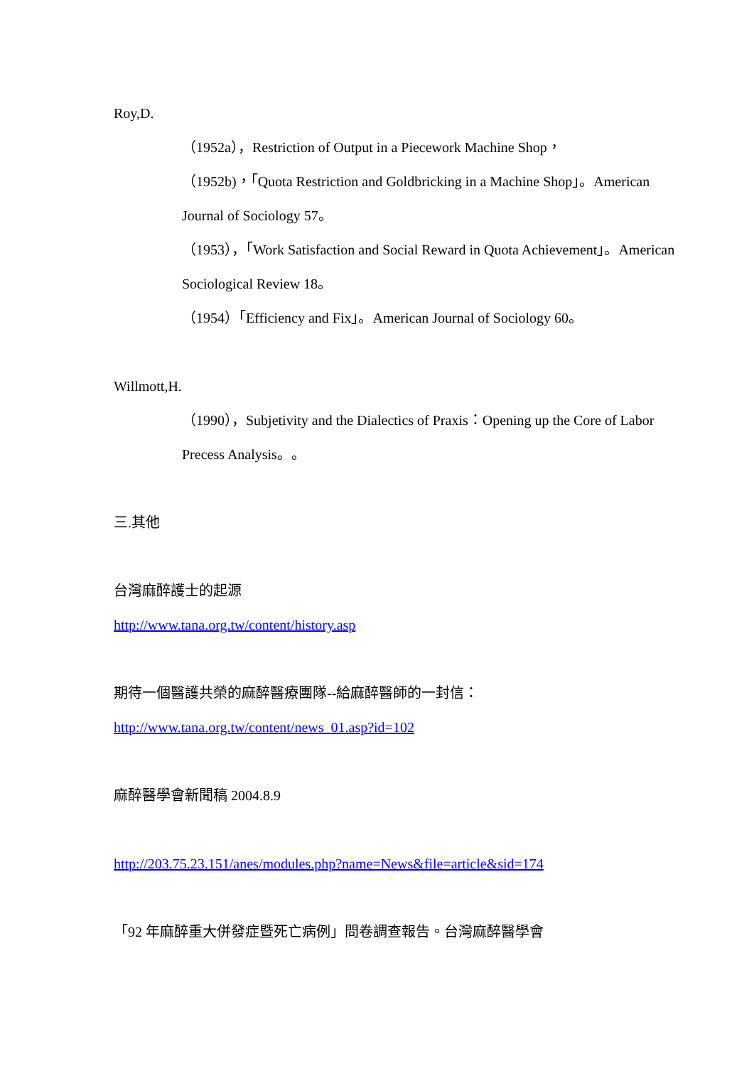Roy,D.
（1952a），Restriction of Output in a Piecework Machine Shop，
（1952b)，「Quota Restriction and Goldbricking in a Machine Shop」。American Journal of Sociology 57。
（1953），「Work Satisfaction and Social Reward in Quota Achievement」。American Sociological Review 18。
（1954）「Efficiency and Fix」。American Journal of Sociology 60。
Willmott,H.
（1990），Subjetivity and the Dialectics of Praxis：Opening up the Core of Labor Precess Analysis。。
三.其他
台灣麻醉護士的起源
http://www.tana.org.tw/content/history.asp
期待一個醫護共榮的麻醉醫療團隊--給麻醉醫師的一封信：
http://www.tana.org.tw/content/news_01.asp?id=102
麻醉醫學會新聞稿 2004.8.9
http://203.75.23.151/anes/modules.php?name=News&file=article&sid=174
「92 年麻醉重大併發症暨死亡病例」問卷調查報告。台灣麻醉醫學會